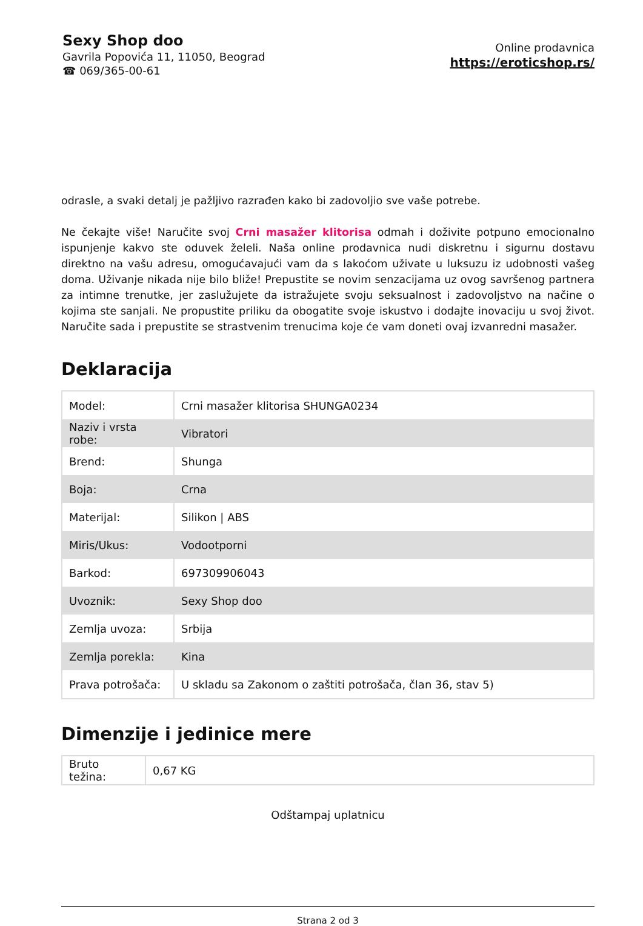Sexy Shop doo
Gavrila Popovića 11, 11050, Beograd
☎ 069/365-00-61
Online prodavnica
https://eroticshop.rs/
odrasle, a svaki detalj je pažljivo razrađen kako bi zadovoljio sve vaše potrebe.
Ne čekajte više! Naručite svoj Crni masažer klitorisa odmah i doživite potpuno emocionalno ispunjenje kakvo ste oduvek želeli. Naša online prodavnica nudi diskretnu i sigurnu dostavu direktno na vašu adresu, omogućavajući vam da s lakoćom uživate u luksuzu iz udobnosti vašeg doma. Uživanje nikada nije bilo bliže! Prepustite se novim senzacijama uz ovog savršenog partnera za intimne trenutke, jer zaslužujete da istražujete svoju seksualnost i zadovoljstvo na načine o kojima ste sanjali. Ne propustite priliku da obogatite svoje iskustvo i dodajte inovaciju u svoj život. Naručite sada i prepustite se strastvenim trenucima koje će vam doneti ovaj izvanredni masažer.
Deklaracija
| Model: | Crni masažer klitorisa SHUNGA0234 |
| Naziv i vrsta robe: | Vibratori |
| Brend: | Shunga |
| Boja: | Crna |
| Materijal: | Silikon / ABS |
| Miris/Ukus: | Vodootporni |
| Barkod: | 697309906043 |
| Uvoznik: | Sexy Shop doo |
| Zemlja uvoza: | Srbija |
| Zemlja porekla: | Kina |
| Prava potrošača: | U skladu sa Zakonom o zaštiti potrošača, član 36, stav 5) |
Dimenzije i jedinice mere
| Bruto težina: | 0,67 KG |
Odštampaj uplatnicu
Strana 2 od 3